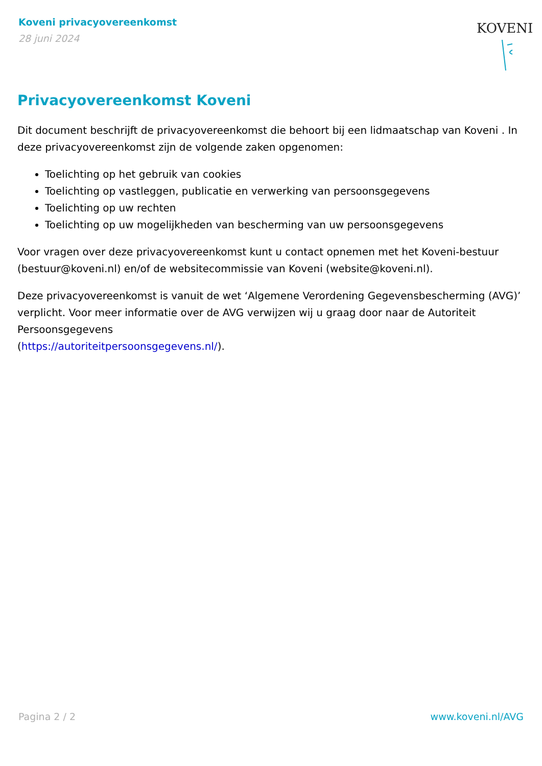Koveni privacyovereenkomst
28 juni 2024
KOVENI
Privacyovereenkomst Koveni
Dit document beschrijft de privacyovereenkomst die behoort bij een lidmaatschap van Koveni . In deze privacyovereenkomst zijn de volgende zaken opgenomen:
Toelichting op het gebruik van cookies
Toelichting op vastleggen, publicatie en verwerking van persoonsgegevens
Toelichting op uw rechten
Toelichting op uw mogelijkheden van bescherming van uw persoonsgegevens
Voor vragen over deze privacyovereenkomst kunt u contact opnemen met het Koveni-bestuur (bestuur@koveni.nl) en/of de websitecommissie van Koveni (website@koveni.nl).
Deze privacyovereenkomst is vanuit de wet ‘Algemene Verordening Gegevensbescherming (AVG)’ verplicht. Voor meer informatie over de AVG verwijzen wij u graag door naar de Autoriteit Persoonsgegevens
(https://autoriteitpersoonsgegevens.nl/).
Pagina 2 / 2 www.koveni.nl/AVG